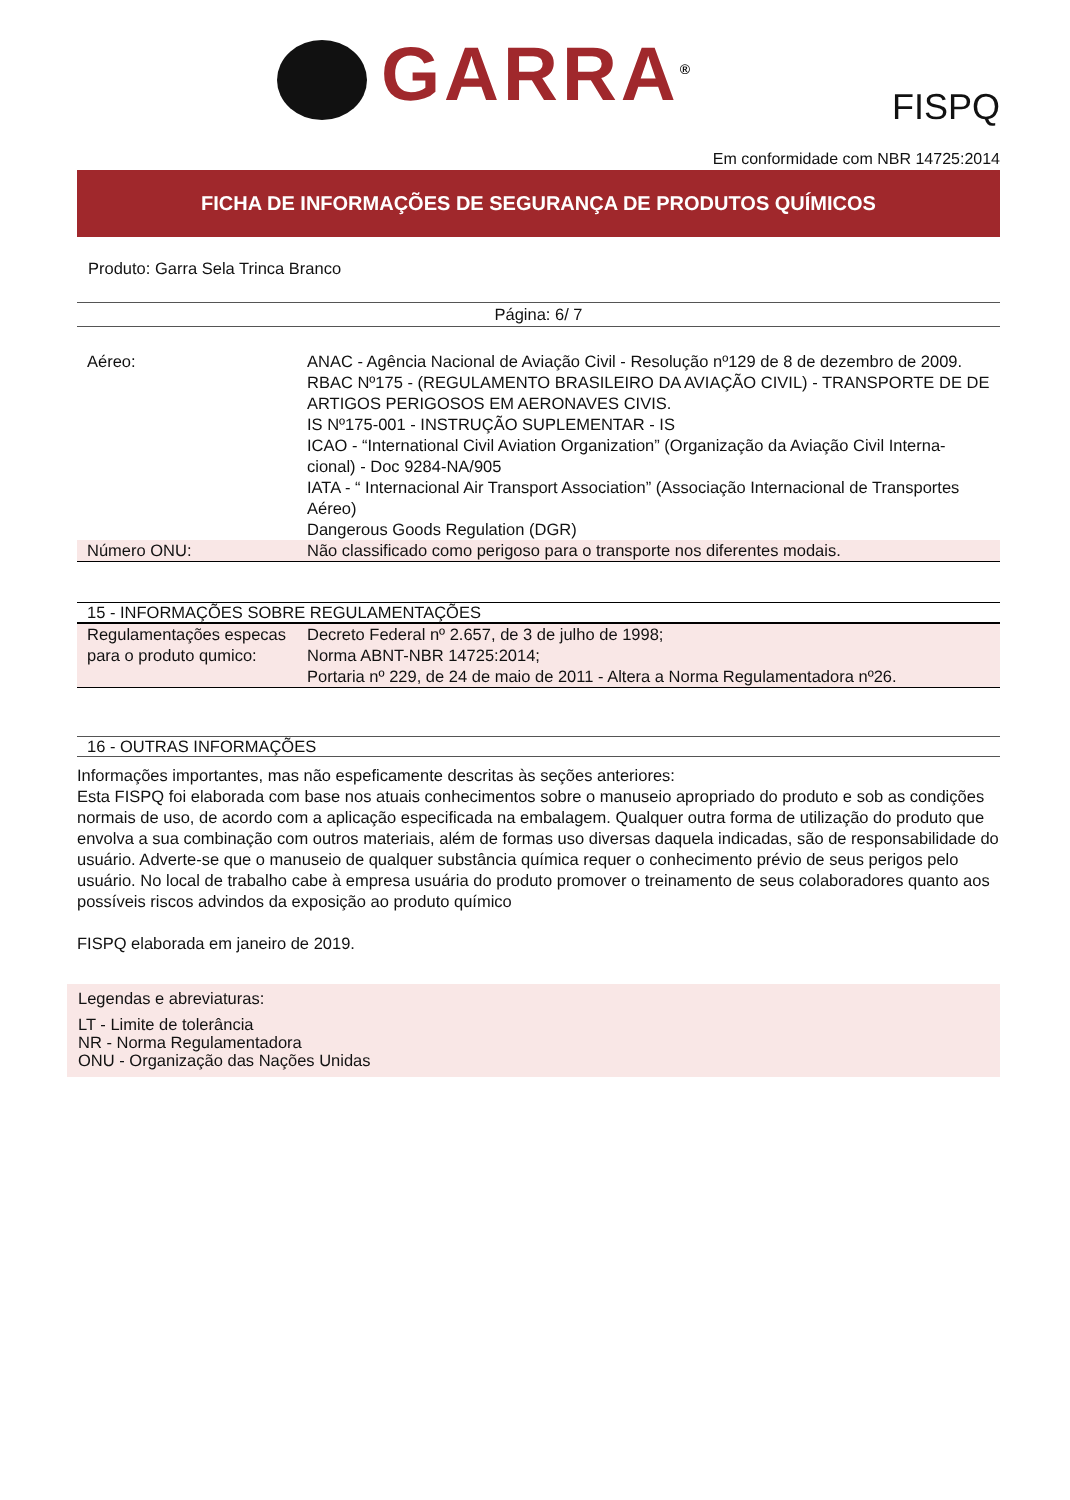GARRA<sup>®</sup>
FISPQ
Em conformidade com NBR 14725:2014
FICHA DE INFORMAÇÕES DE SEGURANÇA DE PRODUTOS QUÍMICOS
Produto: Garra Sela Trinca Branco
Página: 6/ 7
| Aéreo: | ANAC - Agência Nacional de Aviação Civil - Resolução nº129 de 8 de dezembro de 2009. RBAC Nº175 - (REGULAMENTO BRASILEIRO DA AVIAÇÃO CIVIL) - TRANSPORTE DE DE ARTIGOS PERIGOSOS EM AERONAVES CIVIS. IS Nº175-001 - INSTRUÇÃO SUPLEMENTAR - IS ICAO - “International Civil Aviation Organization” (Organização da Aviação Civil Interna-cional) - Doc 9284-NA/905 IATA - “ Internacional Air Transport Association” (Associação Internacional de Transportes Aéreo) Dangerous Goods Regulation (DGR) |
| Número ONU: | Não classificado como perigoso para o transporte nos diferentes modais. |
15 - INFORMAÇÕES SOBRE REGULAMENTAÇÕES
| Regulamentações especas para o produto qumico: | Decreto Federal nº 2.657, de 3 de julho de 1998; Norma ABNT-NBR 14725:2014; Portaria nº 229, de 24 de maio de 2011 - Altera a Norma Regulamentadora nº26. |
16 - OUTRAS INFORMAÇÕES
Informações importantes, mas não espeficamente descritas às seções anteriores:
Esta FISPQ foi elaborada com base nos atuais conhecimentos sobre o manuseio apropriado do produto e sob as condições normais de uso, de acordo com a aplicação especificada na embalagem. Qualquer outra forma de utilização do produto que envolva a sua combinação com outros materiais, além de formas uso diversas daquela indicadas, são de responsabilidade do usuário. Adverte-se que o manuseio de qualquer substância química requer o conhecimento prévio de seus perigos pelo usuário. No local de trabalho cabe à empresa usuária do produto promover o treinamento de seus colaboradores quanto aos possíveis riscos advindos da exposição ao produto químico
FISPQ elaborada em janeiro de 2019.
Legendas e abreviaturas:
LT - Limite de tolerância
NR - Norma Regulamentadora
ONU - Organização das Nações Unidas